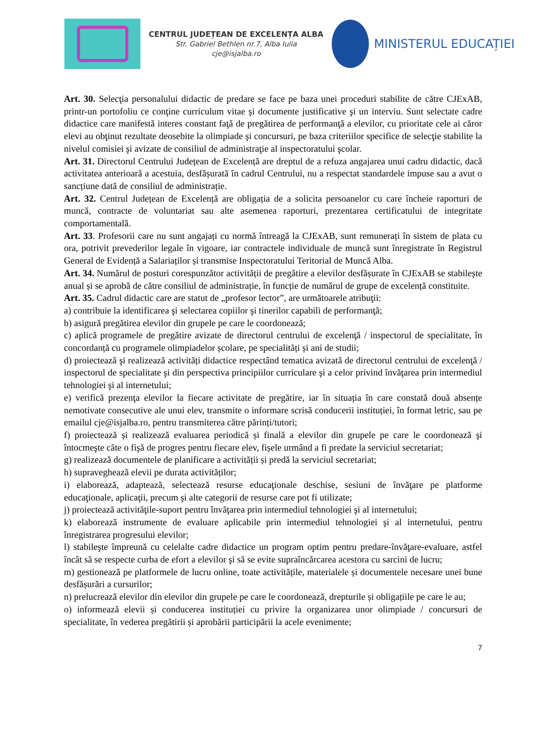CENTRUL JUDEȚEAN DE EXCELENȚA ALBA
Str. Gabriel Bethlen nr.7, Alba Iulia
cje@isjalba.ro
MINISTERUL EDUCAȚIEI
Art. 30. Selecţia personalului didactic de predare se face pe baza unei proceduri stabilite de către CJExAB, printr-un portofoliu ce conţine curriculum vitae şi documente justificative şi un interviu. Sunt selectate cadre didactice care manifestă interes constant faţă de pregătirea de performanţă a elevilor, cu prioritate cele ai căror elevi au obţinut rezultate deosebite la olimpiade şi concursuri, pe baza criteriilor specifice de selecţie stabilite la nivelul comisiei şi avizate de consiliul de administraţie al inspectoratului şcolar.
Art. 31. Directorul Centrului Județean de Excelență are dreptul de a refuza angajarea unui cadru didactic, dacă activitatea anterioară a acestuia, desfășurată în cadrul Centrului, nu a respectat standardele impuse sau a avut o sancțiune dată de consiliul de administrație.
Art. 32. Centrul Județean de Excelență are obligația de a solicita persoanelor cu care încheie raporturi de muncă, contracte de voluntariat sau alte asemenea raporturi, prezentarea certificatului de integritate comportamentală.
Art. 33. Profesorii care nu sunt angajați cu normă întreagă la CJExAB, sunt remunerați în sistem de plata cu ora, potrivit prevederilor legale în vigoare, iar contractele individuale de muncă sunt înregistrate în Registrul General de Evidență a Salariaților și transmise Inspectoratului Teritorial de Muncă Alba.
Art. 34. Numărul de posturi corespunzător activității de pregătire a elevilor desfășurate în CJExAB se stabilește anual și se aprobă de către consiliul de administrație, în funcție de numărul de grupe de excelență constituite.
Art. 35. Cadrul didactic care are statut de „profesor lector”, are următoarele atribuţii:
a) contribuie la identificarea şi selectarea copiilor şi tinerilor capabili de performanţă;
b) asigură pregătirea elevilor din grupele pe care le coordonează;
c) aplică programele de pregătire avizate de directorul centrului de excelenţă / inspectorul de specialitate, în concordanță cu programele olimpiadelor școlare, pe specialități și ani de studii;
d) proiectează şi realizează activități didactice respectând tematica avizată de directorul centrului de excelenţă / inspectorul de specialitate şi din perspectiva principiilor curriculare şi a celor privind învăţarea prin intermediul tehnologiei şi al internetului;
e) verifică prezenţa elevilor la fiecare activitate de pregătire, iar în situația în care constată două absențe nemotivate consecutive ale unui elev, transmite o informare scrisă conducerii instituției, în format letric, sau pe emailul cje@isjalba.ro, pentru transmiterea către părinți/tutori;
f) proiectează și realizează evaluarea periodică și finală a elevilor din grupele pe care le coordonează şi întocmeşte câte o fişă de progres pentru fiecare elev, fișele urmând a fi predate la serviciul secretariat;
g) realizează documentele de planificare a activității și predă la serviciul secretariat;
h) supraveghează elevii pe durata activităților;
i) elaborează, adaptează, selectează resurse educaţionale deschise, sesiuni de învăţare pe platforme educaţionale, aplicaţii, precum şi alte categorii de resurse care pot fi utilizate;
j) proiectează activităţile-suport pentru învăţarea prin intermediul tehnologiei şi al internetului;
k) elaborează instrumente de evaluare aplicabile prin intermediul tehnologiei şi al internetului, pentru înregistrarea progresului elevilor;
l) stabileşte împreună cu celelalte cadre didactice un program optim pentru predare-învăţare-evaluare, astfel încât să se respecte curba de efort a elevilor şi să se evite supraîncărcarea acestora cu sarcini de lucru;
m) gestionează pe platformele de lucru online, toate activitățile, materialele și documentele necesare unei bune desfășurări a cursurilor;
n) prelucrează elevilor din elevilor din grupele pe care le coordonează, drepturile și obligațiile pe care le au;
o) informează elevii și conducerea instituției cu privire la organizarea unor olimpiade / concursuri de specialitate, în vederea pregătirii și aprobării participării la acele evenimente;
7